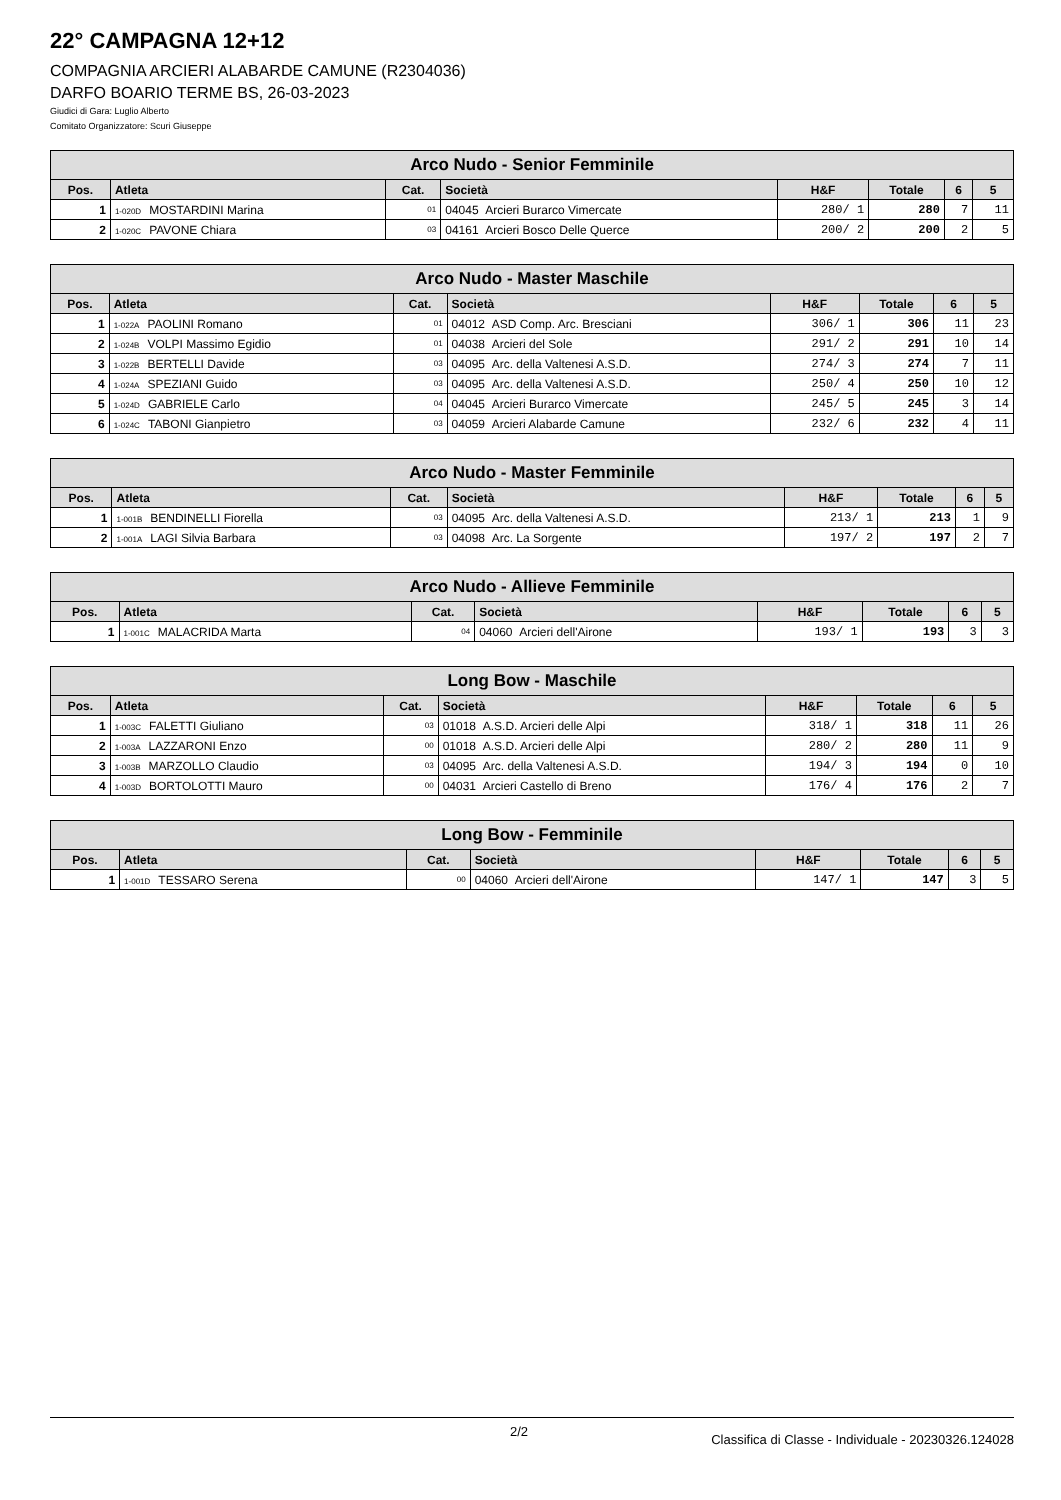22° CAMPAGNA 12+12
COMPAGNIA ARCIERI ALABARDE CAMUNE (R2304036)
DARFO BOARIO TERME BS, 26-03-2023
Giudici di Gara: Luglio Alberto
Comitato Organizzatore: Scuri Giuseppe
| Arco Nudo - Senior Femminile | | | | | | | |
| --- | --- | --- | --- | --- | --- | --- | --- |
| Pos. | Atleta | Cat. | Società | H&F | Totale | 6 | 5 |
| 1 | 1-020D MOSTARDINI Marina | 01 | 04045 Arcieri Burarco Vimercate | 280/ 1 | 280 | 7 | 11 |
| 2 | 1-020C PAVONE Chiara | 03 | 04161 Arcieri Bosco Delle Querce | 200/ 2 | 200 | 2 | 5 |
| Arco Nudo - Master Maschile | | | | | | | |
| --- | --- | --- | --- | --- | --- | --- | --- |
| Pos. | Atleta | Cat. | Società | H&F | Totale | 6 | 5 |
| 1 | 1-022A PAOLINI Romano | 01 | 04012 ASD Comp. Arc. Bresciani | 306/ 1 | 306 | 11 | 23 |
| 2 | 1-024B VOLPI Massimo Egidio | 01 | 04038 Arcieri del Sole | 291/ 2 | 291 | 10 | 14 |
| 3 | 1-022B BERTELLI Davide | 03 | 04095 Arc. della Valtenesi A.S.D. | 274/ 3 | 274 | 7 | 11 |
| 4 | 1-024A SPEZIANI Guido | 03 | 04095 Arc. della Valtenesi A.S.D. | 250/ 4 | 250 | 10 | 12 |
| 5 | 1-024D GABRIELE Carlo | 04 | 04045 Arcieri Burarco Vimercate | 245/ 5 | 245 | 3 | 14 |
| 6 | 1-024C TABONI Gianpietro | 03 | 04059 Arcieri Alabarde Camune | 232/ 6 | 232 | 4 | 11 |
| Arco Nudo - Master Femminile | | | | | | | |
| --- | --- | --- | --- | --- | --- | --- | --- |
| Pos. | Atleta | Cat. | Società | H&F | Totale | 6 | 5 |
| 1 | 1-001B BENDINELLI Fiorella | 03 | 04095 Arc. della Valtenesi A.S.D. | 213/ 1 | 213 | 1 | 9 |
| 2 | 1-001A LAGI Silvia Barbara | 03 | 04098 Arc. La Sorgente | 197/ 2 | 197 | 2 | 7 |
| Arco Nudo - Allieve Femminile | | | | | | | |
| --- | --- | --- | --- | --- | --- | --- | --- |
| Pos. | Atleta | Cat. | Società | H&F | Totale | 6 | 5 |
| 1 | 1-001C MALACRIDA Marta | 04 | 04060 Arcieri dell'Airone | 193/ 1 | 193 | 3 | 3 |
| Long Bow - Maschile | | | | | | | |
| --- | --- | --- | --- | --- | --- | --- | --- |
| Pos. | Atleta | Cat. | Società | H&F | Totale | 6 | 5 |
| 1 | 1-003C FALETTI Giuliano | 03 | 01018 A.S.D. Arcieri delle Alpi | 318/ 1 | 318 | 11 | 26 |
| 2 | 1-003A LAZZARONI Enzo | 00 | 01018 A.S.D. Arcieri delle Alpi | 280/ 2 | 280 | 11 | 9 |
| 3 | 1-003B MARZOLLO Claudio | 03 | 04095 Arc. della Valtenesi A.S.D. | 194/ 3 | 194 | 0 | 10 |
| 4 | 1-003D BORTOLOTTI Mauro | 00 | 04031 Arcieri Castello di Breno | 176/ 4 | 176 | 2 | 7 |
| Long Bow - Femminile | | | | | | | |
| --- | --- | --- | --- | --- | --- | --- | --- |
| Pos. | Atleta | Cat. | Società | H&F | Totale | 6 | 5 |
| 1 | 1-001D TESSARO Serena | 00 | 04060 Arcieri dell'Airone | 147/ 1 | 147 | 3 | 5 |
2/2 Classifica di Classe - Individuale - 20230326.124028